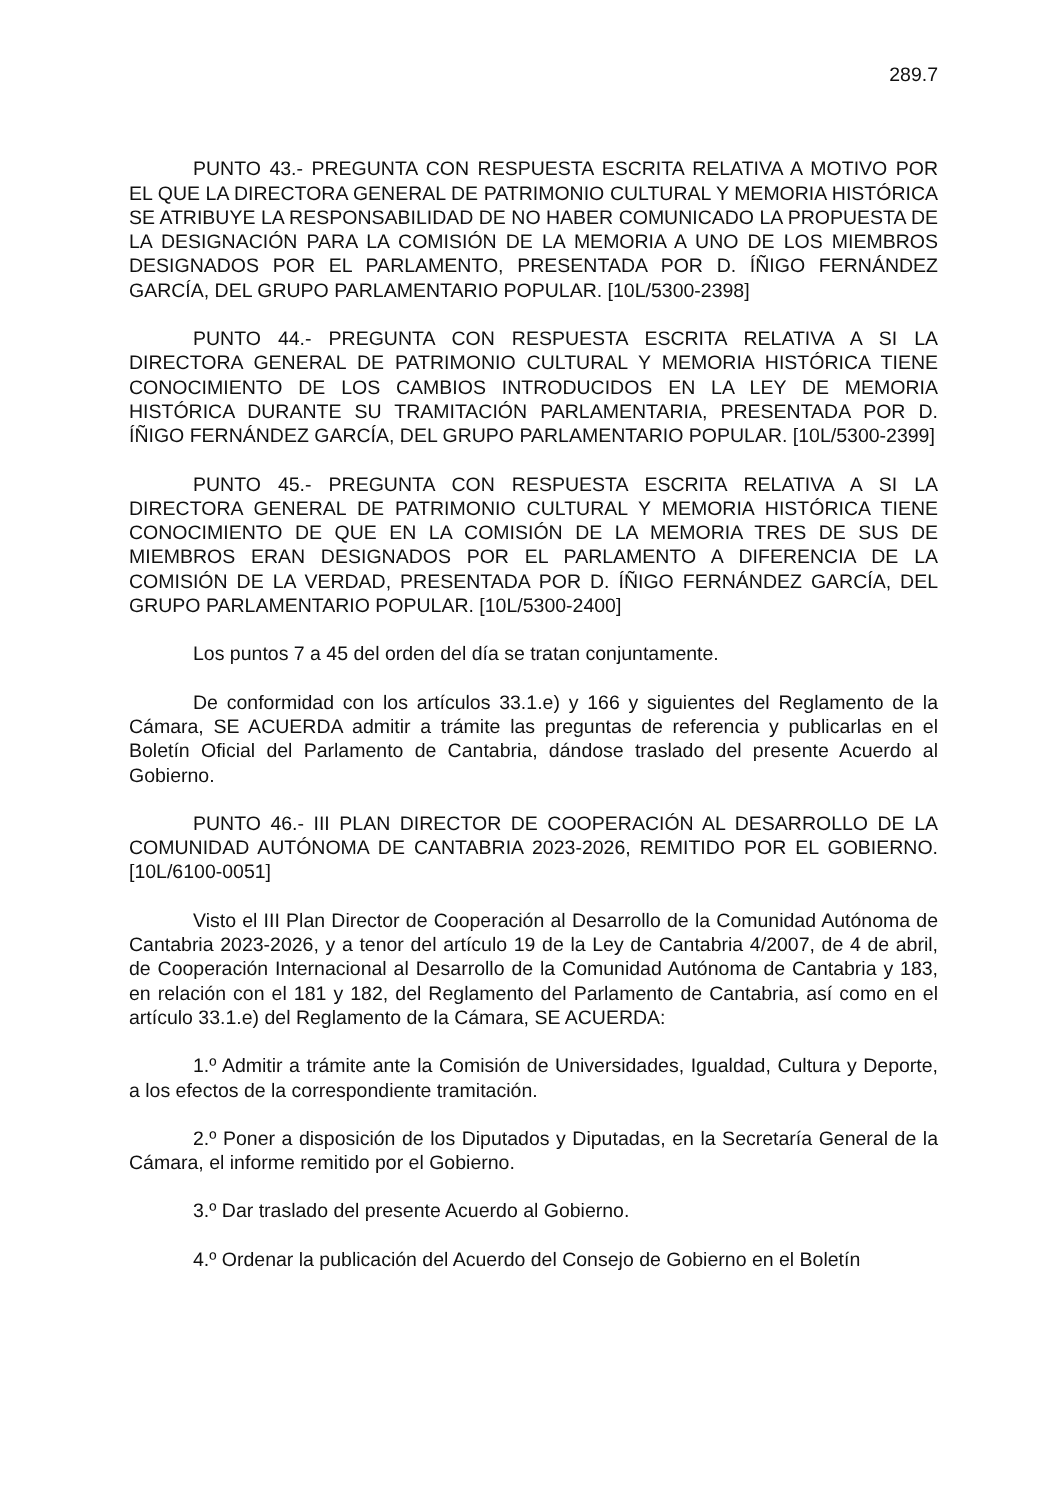289.7
PUNTO 43.- PREGUNTA CON RESPUESTA ESCRITA RELATIVA A MOTIVO POR EL QUE LA DIRECTORA GENERAL DE PATRIMONIO CULTURAL Y MEMORIA HISTÓRICA SE ATRIBUYE LA RESPONSABILIDAD DE NO HABER COMUNICADO LA PROPUESTA DE LA DESIGNACIÓN PARA LA COMISIÓN DE LA MEMORIA A UNO DE LOS MIEMBROS DESIGNADOS POR EL PARLAMENTO, PRESENTADA POR D. ÍÑIGO FERNÁNDEZ GARCÍA, DEL GRUPO PARLAMENTARIO POPULAR. [10L/5300-2398]
PUNTO 44.- PREGUNTA CON RESPUESTA ESCRITA RELATIVA A SI LA DIRECTORA GENERAL DE PATRIMONIO CULTURAL Y MEMORIA HISTÓRICA TIENE CONOCIMIENTO DE LOS CAMBIOS INTRODUCIDOS EN LA LEY DE MEMORIA HISTÓRICA DURANTE SU TRAMITACIÓN PARLAMENTARIA, PRESENTADA POR D. ÍÑIGO FERNÁNDEZ GARCÍA, DEL GRUPO PARLAMENTARIO POPULAR. [10L/5300-2399]
PUNTO 45.- PREGUNTA CON RESPUESTA ESCRITA RELATIVA A SI LA DIRECTORA GENERAL DE PATRIMONIO CULTURAL Y MEMORIA HISTÓRICA TIENE CONOCIMIENTO DE QUE EN LA COMISIÓN DE LA MEMORIA TRES DE SUS DE MIEMBROS ERAN DESIGNADOS POR EL PARLAMENTO A DIFERENCIA DE LA COMISIÓN DE LA VERDAD, PRESENTADA POR D. ÍÑIGO FERNÁNDEZ GARCÍA, DEL GRUPO PARLAMENTARIO POPULAR. [10L/5300-2400]
Los puntos 7 a 45 del orden del día se tratan conjuntamente.
De conformidad con los artículos 33.1.e) y 166 y siguientes del Reglamento de la Cámara, SE ACUERDA admitir a trámite las preguntas de referencia y publicarlas en el Boletín Oficial del Parlamento de Cantabria, dándose traslado del presente Acuerdo al Gobierno.
PUNTO 46.- III PLAN DIRECTOR DE COOPERACIÓN AL DESARROLLO DE LA COMUNIDAD AUTÓNOMA DE CANTABRIA 2023-2026, REMITIDO POR EL GOBIERNO. [10L/6100-0051]
Visto el III Plan Director de Cooperación al Desarrollo de la Comunidad Autónoma de Cantabria 2023-2026, y a tenor del artículo 19 de la Ley de Cantabria 4/2007, de 4 de abril, de Cooperación Internacional al Desarrollo de la Comunidad Autónoma de Cantabria y 183, en relación con el 181 y 182, del Reglamento del Parlamento de Cantabria, así como en el artículo 33.1.e) del Reglamento de la Cámara, SE ACUERDA:
1.º Admitir a trámite ante la Comisión de Universidades, Igualdad, Cultura y Deporte, a los efectos de la correspondiente tramitación.
2.º Poner a disposición de los Diputados y Diputadas, en la Secretaría General de la Cámara, el informe remitido por el Gobierno.
3.º Dar traslado del presente Acuerdo al Gobierno.
4.º Ordenar la publicación del Acuerdo del Consejo de Gobierno en el Boletín